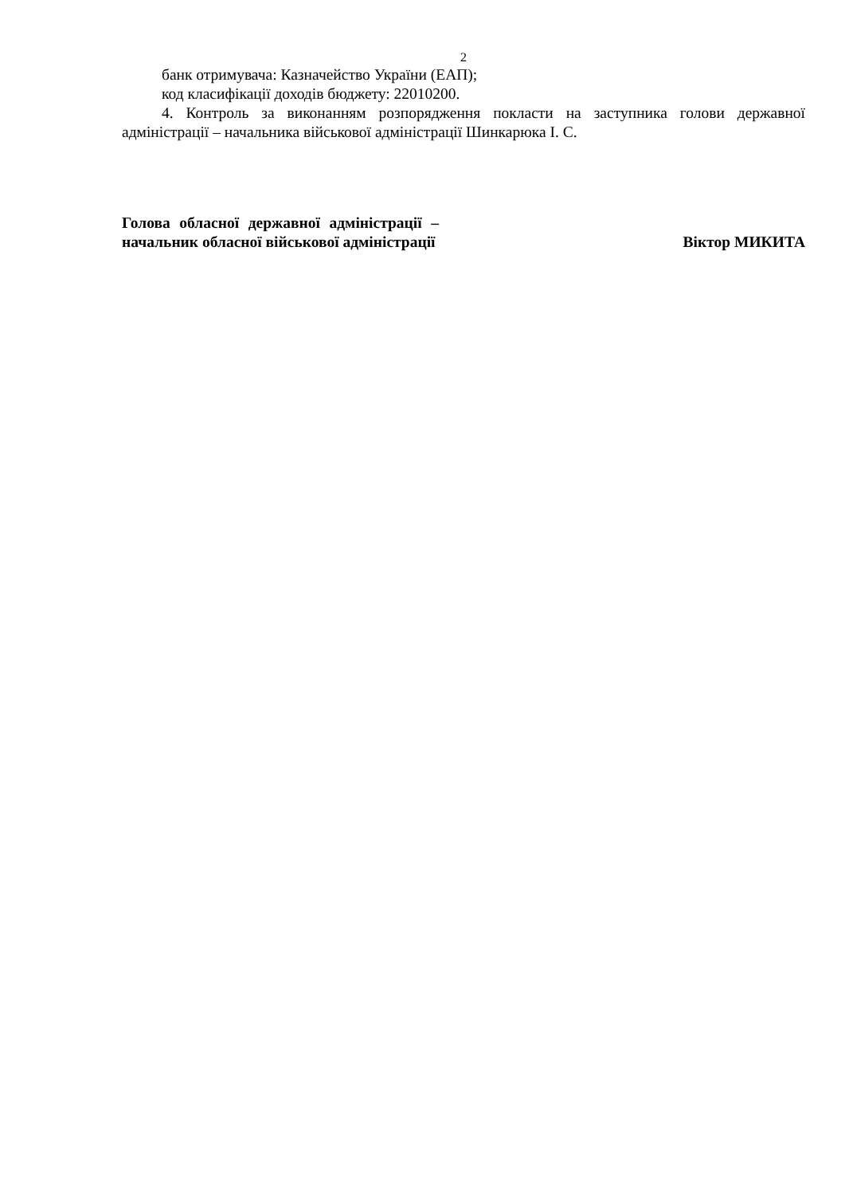2
банк отримувача: Казначейство України (ЕАП);
код класифікації доходів бюджету: 22010200.
4. Контроль за виконанням розпорядження покласти на заступника голови державної адміністрації – начальника військової адміністрації Шинкарюка І. С.
Голова обласної державної адміністрації – начальник обласної військової адміністрації
Віктор МИКИТА